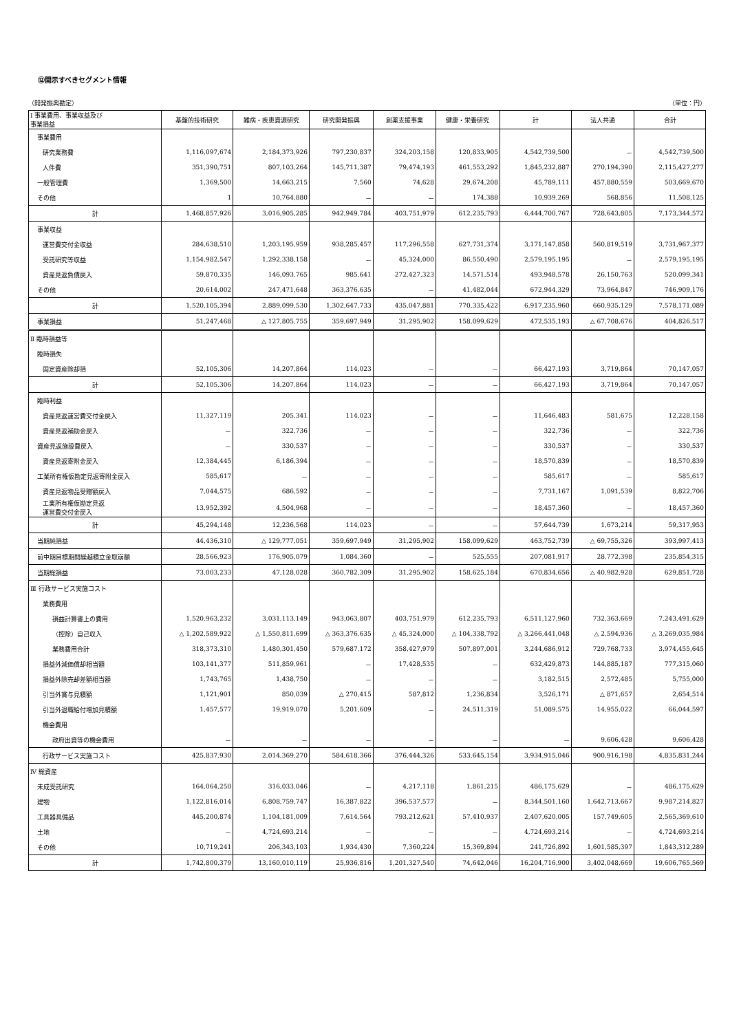⑫開示すべきセグメント情報
（開発振興勘定） （単位：円）
| Ⅰ 事業費用、事業収益及び 事業損益 | 基盤的技術研究 | 難病・疾患資源研究 | 研究開発振興 | 創薬支援事業 | 健康・栄養研究 | 計 | 法人共通 | 合計 |
| --- | --- | --- | --- | --- | --- | --- | --- | --- |
| 事業費用 | | | | | | | | |
| 研究業務費 | 1,116,097,674 | 2,184,373,926 | 797,230,837 | 324,203,158 | 120,833,905 | 4,542,739,500 | － | 4,542,739,500 |
| 人件費 | 351,390,751 | 807,103,264 | 145,711,387 | 79,474,193 | 461,553,292 | 1,845,232,887 | 270,194,390 | 2,115,427,277 |
| 一般管理費 | 1,369,500 | 14,663,215 | 7,560 | 74,628 | 29,674,208 | 45,789,111 | 457,880,559 | 503,669,670 |
| その他 | 1 | 10,764,880 | － | － | 174,388 | 10,939,269 | 568,856 | 11,508,125 |
| 計 | 1,468,857,926 | 3,016,905,285 | 942,949,784 | 403,751,979 | 612,235,793 | 6,444,700,767 | 728,643,805 | 7,173,344,572 |
| 事業収益 | | | | | | | | |
| 運営費交付金収益 | 284,638,510 | 1,203,195,959 | 938,285,457 | 117,296,558 | 627,731,374 | 3,171,147,858 | 560,819,519 | 3,731,967,377 |
| 受託研究等収益 | 1,154,982,547 | 1,292,338,158 | － | 45,324,000 | 86,550,490 | 2,579,195,195 | － | 2,579,195,195 |
| 資産見返負債戻入 | 59,870,335 | 146,093,765 | 985,641 | 272,427,323 | 14,571,514 | 493,948,578 | 26,150,763 | 520,099,341 |
| その他 | 20,614,002 | 247,471,648 | 363,376,635 | － | 41,482,044 | 672,944,329 | 73,964,847 | 746,909,176 |
| 計 | 1,520,105,394 | 2,889,099,530 | 1,302,647,733 | 435,047,881 | 770,335,422 | 6,917,235,960 | 660,935,129 | 7,578,171,089 |
| 事業損益 | 51,247,468 | △ 127,805,755 | 359,697,949 | 31,295,902 | 158,099,629 | 472,535,193 | △ 67,708,676 | 404,826,517 |
| Ⅱ 臨時損益等 | | | | | | | | |
| 臨時損失 | | | | | | | | |
| 固定資産除却損 | 52,105,306 | 14,207,864 | 114,023 | － | － | 66,427,193 | 3,719,864 | 70,147,057 |
| 計 | 52,105,306 | 14,207,864 | 114,023 | － | － | 66,427,193 | 3,719,864 | 70,147,057 |
| 臨時利益 | | | | | | | | |
| 資産見返運営費交付金戻入 | 11,327,119 | 205,341 | 114,023 | － | － | 11,646,483 | 581,675 | 12,228,158 |
| 資産見返補助金戻入 | － | 322,736 | － | － | － | 322,736 | － | 322,736 |
| 資産見返施設費戻入 | － | 330,537 | － | － | － | 330,537 | － | 330,537 |
| 資産見返寄附金戻入 | 12,384,445 | 6,186,394 | － | － | － | 18,570,839 | － | 18,570,839 |
| 工業所有権仮勘定見返寄附金戻入 | 585,617 | － | － | － | － | 585,617 | － | 585,617 |
| 資産見返物品受贈額戻入 | 7,044,575 | 686,592 | － | － | － | 7,731,167 | 1,091,539 | 8,822,706 |
| 工業所有権仮勘定見返 運営費交付金戻入 | 13,952,392 | 4,504,968 | － | － | － | 18,457,360 | － | 18,457,360 |
| 計 | 45,294,148 | 12,236,568 | 114,023 | － | － | 57,644,739 | 1,673,214 | 59,317,953 |
| 当期純損益 | 44,436,310 | △ 129,777,051 | 359,697,949 | 31,295,902 | 158,099,629 | 463,752,739 | △ 69,755,326 | 393,997,413 |
| 前中期目標期間繰越積立金取崩額 | 28,566,923 | 176,905,079 | 1,084,360 | － | 525,555 | 207,081,917 | 28,772,398 | 235,854,315 |
| 当期総損益 | 73,003,233 | 47,128,028 | 360,782,309 | 31,295,902 | 158,625,184 | 670,834,656 | △ 40,982,928 | 629,851,728 |
| Ⅲ 行政サービス実施コスト | | | | | | | | |
| 業務費用 | | | | | | | | |
| 損益計算書上の費用 | 1,520,963,232 | 3,031,113,149 | 943,063,807 | 403,751,979 | 612,235,793 | 6,511,127,960 | 732,363,669 | 7,243,491,629 |
| （控除）自己収入 | △ 1,202,589,922 | △ 1,550,811,699 | △ 363,376,635 | △ 45,324,000 | △ 104,338,792 | △ 3,266,441,048 | △ 2,594,936 | △ 3,269,035,984 |
| 業務費用合計 | 318,373,310 | 1,480,301,450 | 579,687,172 | 358,427,979 | 507,897,001 | 3,244,686,912 | 729,768,733 | 3,974,455,645 |
| 損益外減価償却相当額 | 103,141,377 | 511,859,961 | － | 17,428,535 | － | 632,429,873 | 144,885,187 | 777,315,060 |
| 損益外除売却差額相当額 | 1,743,765 | 1,438,750 | － | － | － | 3,182,515 | 2,572,485 | 5,755,000 |
| 引当外賞与見積額 | 1,121,901 | 850,039 | △ 270,415 | 587,812 | 1,236,834 | 3,526,171 | △ 871,657 | 2,654,514 |
| 引当外退職給付増加見積額 | 1,457,577 | 19,919,070 | 5,201,609 | － | 24,511,319 | 51,089,575 | 14,955,022 | 66,044,597 |
| 機会費用 | | | | | | | | |
| 政府出資等の機会費用 | － | － | － | － | － | － | 9,606,428 | 9,606,428 |
| 行政サービス実施コスト | 425,837,930 | 2,014,369,270 | 584,618,366 | 376,444,326 | 533,645,154 | 3,934,915,046 | 900,916,198 | 4,835,831,244 |
| Ⅳ 総資産 | | | | | | | | |
| 未成受託研究 | 164,064,250 | 316,033,046 | － | 4,217,118 | 1,861,215 | 486,175,629 | － | 486,175,629 |
| 建物 | 1,122,816,014 | 6,808,759,747 | 16,387,822 | 396,537,577 | － | 8,344,501,160 | 1,642,713,667 | 9,987,214,827 |
| 工具器具備品 | 445,200,874 | 1,104,181,009 | 7,614,564 | 793,212,621 | 57,410,937 | 2,407,620,005 | 157,749,605 | 2,565,369,610 |
| 土地 | － | 4,724,693,214 | － | － | － | 4,724,693,214 | － | 4,724,693,214 |
| その他 | 10,719,241 | 206,343,103 | 1,934,430 | 7,360,224 | 15,369,894 | 241,726,892 | 1,601,585,397 | 1,843,312,289 |
| 計 | 1,742,800,379 | 13,160,010,119 | 25,936,816 | 1,201,327,540 | 74,642,046 | 16,204,716,900 | 3,402,048,669 | 19,606,765,569 |